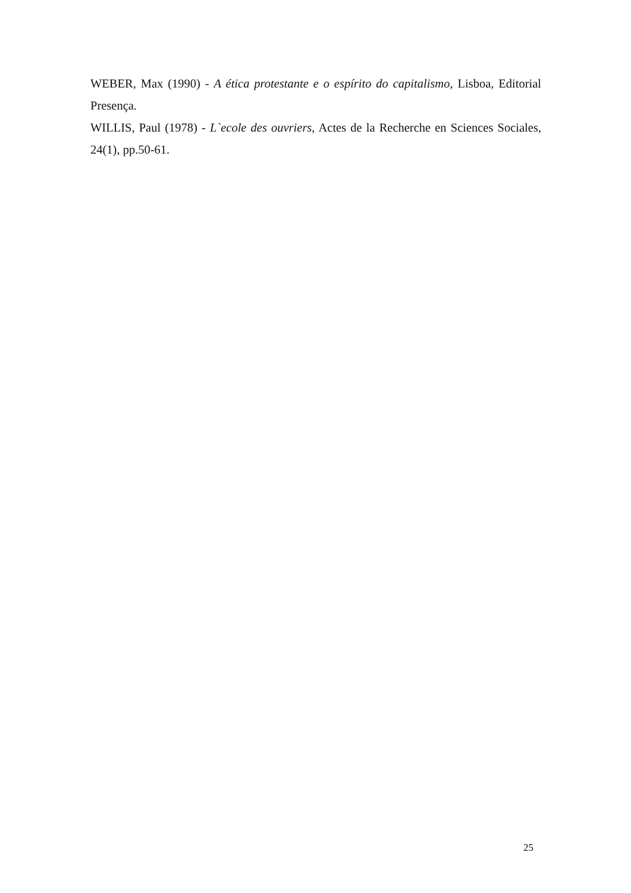WEBER, Max (1990) - A ética protestante e o espírito do capitalismo, Lisboa, Editorial Presença.
WILLIS, Paul (1978) - L`ecole des ouvriers, Actes de la Recherche en Sciences Sociales, 24(1), pp.50-61.
25